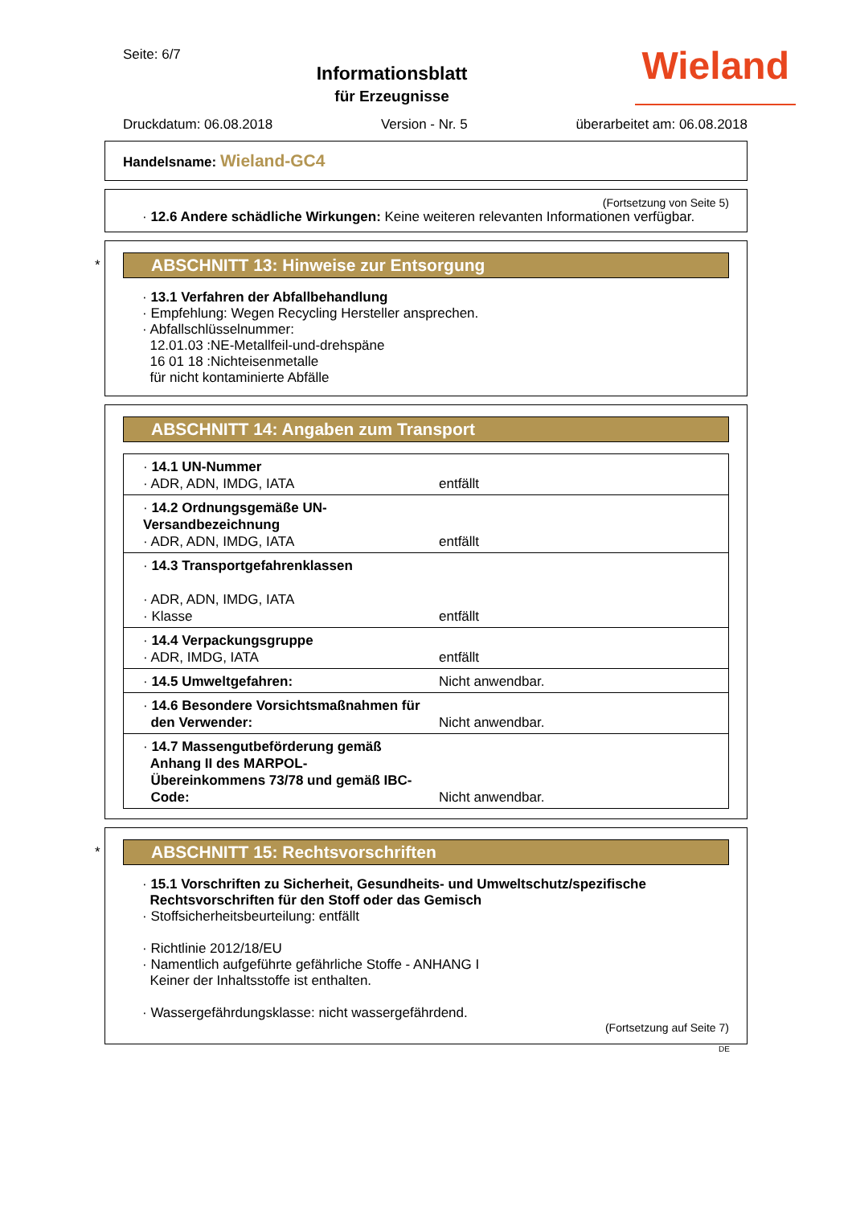Seite: 6/7
Informationsblatt
für Erzeugnisse
Wieland
Druckdatum: 06.08.2018 Version - Nr. 5 überarbeitet am: 06.08.2018
Handelsname: Wieland-GC4
(Fortsetzung von Seite 5)
· 12.6 Andere schädliche Wirkungen: Keine weiteren relevanten Informationen verfügbar.
*
ABSCHNITT 13: Hinweise zur Entsorgung
· 13.1 Verfahren der Abfallbehandlung
· Empfehlung: Wegen Recycling Hersteller ansprechen.
· Abfallschlüsselnummer:
12.01.03 :NE-Metallfeil-und-drehspäne
16 01 18 :Nichteisenmetalle
für nicht kontaminierte Abfälle
ABSCHNITT 14: Angaben zum Transport
| · 14.1 UN-Nummer · ADR, ADN, IMDG, IATA | entfällt |
| · 14.2 Ordnungsgemäße UN-Versandbezeichnung · ADR, ADN, IMDG, IATA | entfällt |
| · 14.3 Transportgefahrenklassen · ADR, ADN, IMDG, IATA · Klasse | entfällt |
| · 14.4 Verpackungsgruppe · ADR, IMDG, IATA | entfällt |
| · 14.5 Umweltgefahren: | Nicht anwendbar. |
| · 14.6 Besondere Vorsichtsmaßnahmen für den Verwender: | Nicht anwendbar. |
| · 14.7 Massengutbeförderung gemäß Anhang II des MARPOL- Übereinkommens 73/78 und gemäß IBC- Code: | Nicht anwendbar. |
*
ABSCHNITT 15: Rechtsvorschriften
· 15.1 Vorschriften zu Sicherheit, Gesundheits- und Umweltschutz/spezifische
Rechtsvorschriften für den Stoff oder das Gemisch
· Stoffsicherheitsbeurteilung: entfällt
· Richtlinie 2012/18/EU
· Namentlich aufgeführte gefährliche Stoffe - ANHANG I
Keiner der Inhaltsstoffe ist enthalten.
· Wassergefährdungsklasse: nicht wassergefährdend.
(Fortsetzung auf Seite 7)
DE